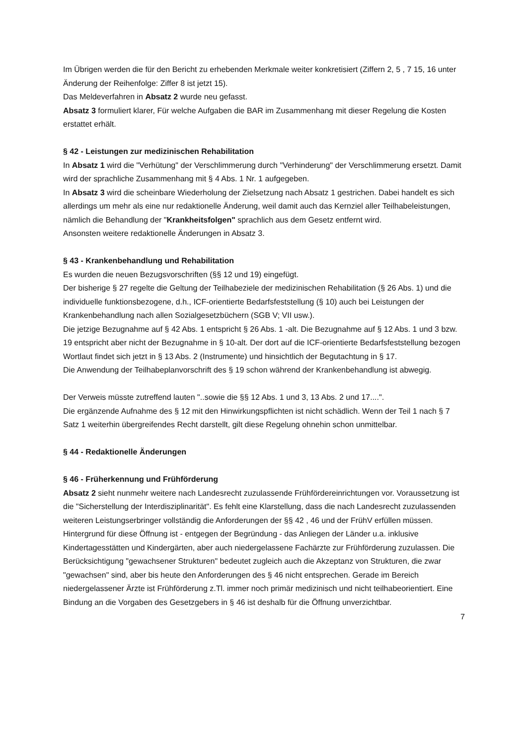Im Übrigen werden die für den Bericht zu erhebenden Merkmale weiter konkretisiert (Ziffern 2, 5 , 7 15, 16 unter Änderung der Reihenfolge: Ziffer 8 ist jetzt 15).
Das Meldeverfahren in Absatz 2 wurde neu gefasst.
Absatz 3 formuliert klarer, Für welche Aufgaben die BAR im Zusammenhang mit dieser Regelung die Kosten erstattet erhält.
§ 42 - Leistungen zur medizinischen Rehabilitation
In Absatz 1 wird die "Verhütung" der Verschlimmerung durch "Verhinderung" der Verschlimmerung ersetzt. Damit wird der sprachliche Zusammenhang mit § 4 Abs. 1 Nr. 1 aufgegeben.
In Absatz 3 wird die scheinbare Wiederholung der Zielsetzung nach Absatz 1 gestrichen. Dabei handelt es sich allerdings um mehr als eine nur redaktionelle Änderung, weil damit auch das Kernziel aller Teilhabeleistungen, nämlich die Behandlung der "Krankheitsfolgen" sprachlich aus dem Gesetz entfernt wird.
Ansonsten weitere redaktionelle Änderungen in Absatz 3.
§ 43 - Krankenbehandlung und Rehabilitation
Es wurden die neuen Bezugsvorschriften (§§ 12 und 19) eingefügt.
Der bisherige § 27 regelte die Geltung der Teilhabeziele der medizinischen Rehabilitation (§ 26 Abs. 1) und die individuelle funktionsbezogene, d.h., ICF-orientierte Bedarfsfeststellung (§ 10) auch bei Leistungen der Krankenbehandlung nach allen Sozialgesetzbüchern (SGB V; VII usw.).
Die jetzige Bezugnahme auf § 42 Abs. 1 entspricht § 26 Abs. 1 -alt. Die Bezugnahme auf § 12 Abs. 1 und 3 bzw. 19 entspricht aber nicht der Bezugnahme in § 10-alt. Der dort auf die ICF-orientierte Bedarfsfeststellung bezogen Wortlaut findet sich jetzt in § 13 Abs. 2 (Instrumente) und hinsichtlich der Begutachtung in § 17.
Die Anwendung der Teilhabeplanvorschrift des § 19 schon während der Krankenbehandlung ist abwegig.
Der Verweis müsste zutreffend lauten "..sowie die §§ 12 Abs. 1 und 3, 13 Abs. 2 und 17....".
Die ergänzende Aufnahme des § 12 mit den Hinwirkungspflichten ist nicht schädlich. Wenn der Teil 1 nach § 7 Satz 1 weiterhin übergreifendes Recht darstellt, gilt diese Regelung ohnehin schon unmittelbar.
§ 44 - Redaktionelle Änderungen
§ 46 - Früherkennung und Frühförderung
Absatz 2 sieht nunmehr weitere nach Landesrecht zuzulassende Frühfördereinrichtungen vor. Voraussetzung ist die "Sicherstellung der Interdisziplinarität". Es fehlt eine Klarstellung, dass die nach Landesrecht zuzulassenden weiteren Leistungserbringer vollständig die Anforderungen der §§ 42 , 46 und der FrühV erfüllen müssen.
Hintergrund für diese Öffnung ist - entgegen der Begründung - das Anliegen der Länder u.a. inklusive Kindertagesstätten und Kindergärten, aber auch niedergelassene Fachärzte zur Frühförderung zuzulassen. Die Berücksichtigung "gewachsener Strukturen" bedeutet zugleich auch die Akzeptanz von Strukturen, die zwar "gewachsen" sind, aber bis heute den Anforderungen des § 46 nicht entsprechen. Gerade im Bereich niedergelassener Ärzte ist Frühförderung z.Tl. immer noch primär medizinisch und nicht teilhabeorientiert. Eine Bindung an die Vorgaben des Gesetzgebers in § 46 ist deshalb für die Öffnung unverzichtbar.
7